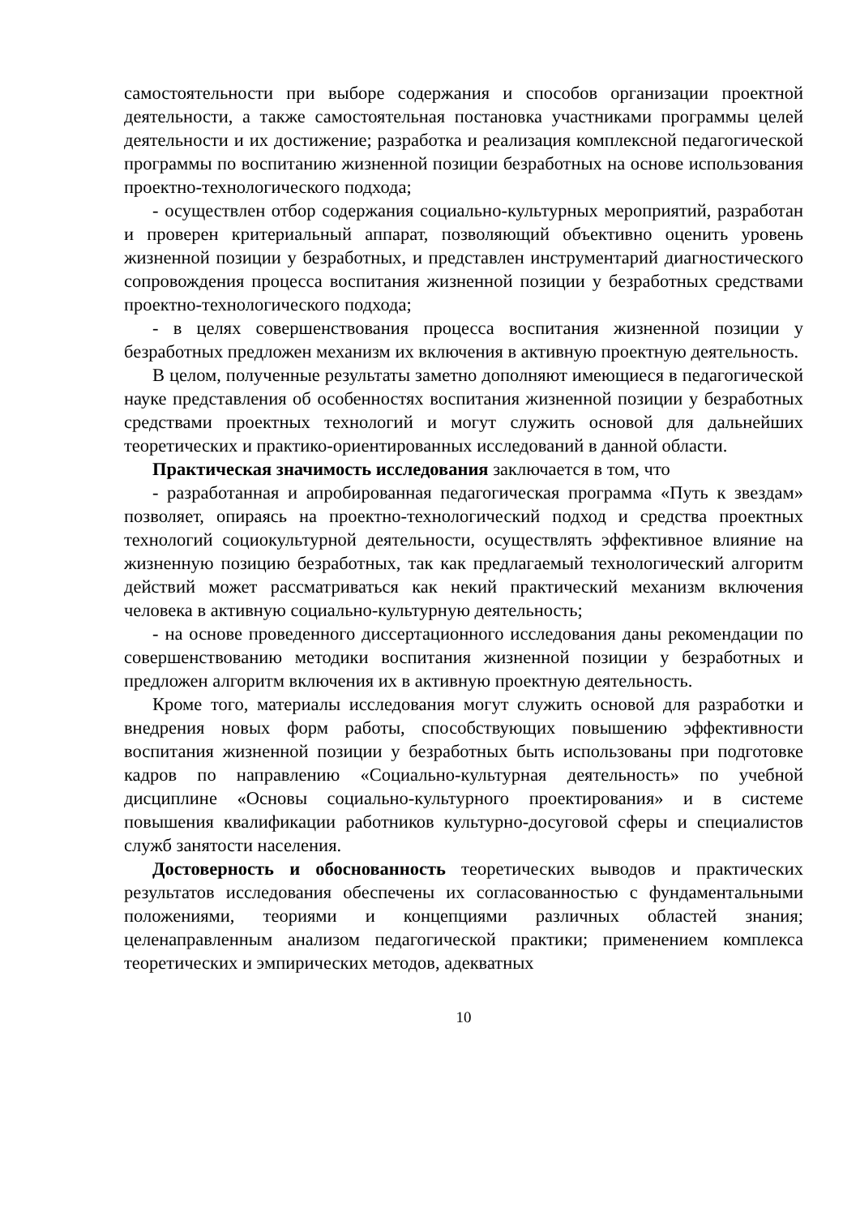самостоятельности при выборе содержания и способов организации проектной деятельности, а также самостоятельная постановка участниками программы целей деятельности и их достижение; разработка и реализация комплексной педагогической программы по воспитанию жизненной позиции безработных на основе использования проектно-технологического подхода;
- осуществлен отбор содержания социально-культурных мероприятий, разработан и проверен критериальный аппарат, позволяющий объективно оценить уровень жизненной позиции у безработных, и представлен инструментарий диагностического сопровождения процесса воспитания жизненной позиции у безработных средствами проектно-технологического подхода;
- в целях совершенствования процесса воспитания жизненной позиции у безработных предложен механизм их включения в активную проектную деятельность.
В целом, полученные результаты заметно дополняют имеющиеся в педагогической науке представления об особенностях воспитания жизненной позиции у безработных средствами проектных технологий и могут служить основой для дальнейших теоретических и практико-ориентированных исследований в данной области.
Практическая значимость исследования заключается в том, что
- разработанная и апробированная педагогическая программа «Путь к звездам» позволяет, опираясь на проектно-технологический подход и средства проектных технологий социокультурной деятельности, осуществлять эффективное влияние на жизненную позицию безработных, так как предлагаемый технологический алгоритм действий может рассматриваться как некий практический механизм включения человека в активную социально-культурную деятельность;
- на основе проведенного диссертационного исследования даны рекомендации по совершенствованию методики воспитания жизненной позиции у безработных и предложен алгоритм включения их в активную проектную деятельность.
Кроме того, материалы исследования могут служить основой для разработки и внедрения новых форм работы, способствующих повышению эффективности воспитания жизненной позиции у безработных быть использованы при подготовке кадров по направлению «Социально-культурная деятельность» по учебной дисциплине «Основы социально-культурного проектирования» и в системе повышения квалификации работников культурно-досуговой сферы и специалистов служб занятости населения.
Достоверность и обоснованность теоретических выводов и практических результатов исследования обеспечены их согласованностью с фундаментальными положениями, теориями и концепциями различных областей знания; целенаправленным анализом педагогической практики; применением комплекса теоретических и эмпирических методов, адекватных
10